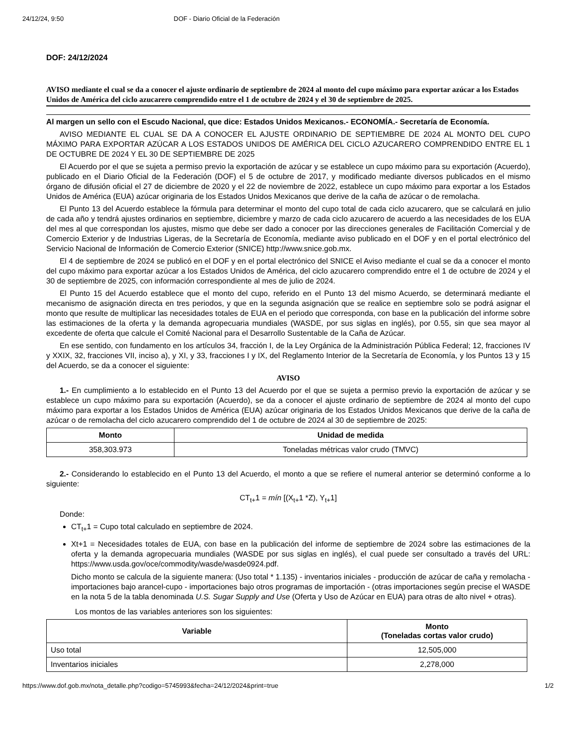24/12/24, 9:50 DOF - Diario Oficial de la Federación
DOF: 24/12/2024
AVISO mediante el cual se da a conocer el ajuste ordinario de septiembre de 2024 al monto del cupo máximo para exportar azúcar a los Estados Unidos de América del ciclo azucarero comprendido entre el 1 de octubre de 2024 y el 30 de septiembre de 2025.
Al margen un sello con el Escudo Nacional, que dice: Estados Unidos Mexicanos.- ECONOMÍA.- Secretaría de Economía.
AVISO MEDIANTE EL CUAL SE DA A CONOCER EL AJUSTE ORDINARIO DE SEPTIEMBRE DE 2024 AL MONTO DEL CUPO MÁXIMO PARA EXPORTAR AZÚCAR A LOS ESTADOS UNIDOS DE AMÉRICA DEL CICLO AZUCARERO COMPRENDIDO ENTRE EL 1 DE OCTUBRE DE 2024 Y EL 30 DE SEPTIEMBRE DE 2025
El Acuerdo por el que se sujeta a permiso previo la exportación de azúcar y se establece un cupo máximo para su exportación (Acuerdo), publicado en el Diario Oficial de la Federación (DOF) el 5 de octubre de 2017, y modificado mediante diversos publicados en el mismo órgano de difusión oficial el 27 de diciembre de 2020 y el 22 de noviembre de 2022, establece un cupo máximo para exportar a los Estados Unidos de América (EUA) azúcar originaria de los Estados Unidos Mexicanos que derive de la caña de azúcar o de remolacha.
El Punto 13 del Acuerdo establece la fórmula para determinar el monto del cupo total de cada ciclo azucarero, que se calculará en julio de cada año y tendrá ajustes ordinarios en septiembre, diciembre y marzo de cada ciclo azucarero de acuerdo a las necesidades de los EUA del mes al que correspondan los ajustes, mismo que debe ser dado a conocer por las direcciones generales de Facilitación Comercial y de Comercio Exterior y de Industrias Ligeras, de la Secretaría de Economía, mediante aviso publicado en el DOF y en el portal electrónico del Servicio Nacional de Información de Comercio Exterior (SNICE) http://www.snice.gob.mx.
El 4 de septiembre de 2024 se publicó en el DOF y en el portal electrónico del SNICE el Aviso mediante el cual se da a conocer el monto del cupo máximo para exportar azúcar a los Estados Unidos de América, del ciclo azucarero comprendido entre el 1 de octubre de 2024 y el 30 de septiembre de 2025, con información correspondiente al mes de julio de 2024.
El Punto 15 del Acuerdo establece que el monto del cupo, referido en el Punto 13 del mismo Acuerdo, se determinará mediante el mecanismo de asignación directa en tres periodos, y que en la segunda asignación que se realice en septiembre solo se podrá asignar el monto que resulte de multiplicar las necesidades totales de EUA en el periodo que corresponda, con base en la publicación del informe sobre las estimaciones de la oferta y la demanda agropecuaria mundiales (WASDE, por sus siglas en inglés), por 0.55, sin que sea mayor al excedente de oferta que calcule el Comité Nacional para el Desarrollo Sustentable de la Caña de Azúcar.
En ese sentido, con fundamento en los artículos 34, fracción I, de la Ley Orgánica de la Administración Pública Federal; 12, fracciones IV y XXIX, 32, fracciones VII, inciso a), y XI, y 33, fracciones I y IX, del Reglamento Interior de la Secretaría de Economía, y los Puntos 13 y 15 del Acuerdo, se da a conocer el siguiente:
AVISO
1.- En cumplimiento a lo establecido en el Punto 13 del Acuerdo por el que se sujeta a permiso previo la exportación de azúcar y se establece un cupo máximo para su exportación (Acuerdo), se da a conocer el ajuste ordinario de septiembre de 2024 al monto del cupo máximo para exportar a los Estados Unidos de América (EUA) azúcar originaria de los Estados Unidos Mexicanos que derive de la caña de azúcar o de remolacha del ciclo azucarero comprendido del 1 de octubre de 2024 al 30 de septiembre de 2025:
| Monto | Unidad de medida |
| --- | --- |
| 358,303.973 | Toneladas métricas valor crudo (TMVC) |
2.- Considerando lo establecido en el Punto 13 del Acuerdo, el monto a que se refiere el numeral anterior se determinó conforme a lo siguiente:
CT<sub>t+</sub>1 = mín [(X<sub>t+</sub>1 *Z), Y<sub>t+</sub>1]
Donde:
CT<sub>t+</sub>1 = Cupo total calculado en septiembre de 2024.
Xt+1 = Necesidades totales de EUA, con base en la publicación del informe de septiembre de 2024 sobre las estimaciones de la oferta y la demanda agropecuaria mundiales (WASDE por sus siglas en inglés), el cual puede ser consultado a través del URL: https://www.usda.gov/oce/commodity/wasde/wasde0924.pdf.
Dicho monto se calcula de la siguiente manera: (Uso total * 1.135) - inventarios iniciales - producción de azúcar de caña y remolacha - importaciones bajo arancel-cupo - importaciones bajo otros programas de importación - (otras importaciones según precise el WASDE en la nota 5 de la tabla denominada U.S. Sugar Supply and Use (Oferta y Uso de Azúcar en EUA) para otras de alto nivel + otras).
Los montos de las variables anteriores son los siguientes:
| Variable | Monto (Toneladas cortas valor crudo) |
| --- | --- |
| Uso total | 12,505,000 |
| Inventarios iniciales | 2,278,000 |
https://www.dof.gob.mx/nota_detalle.php?codigo=5745993&fecha=24/12/2024&print=true 1/2